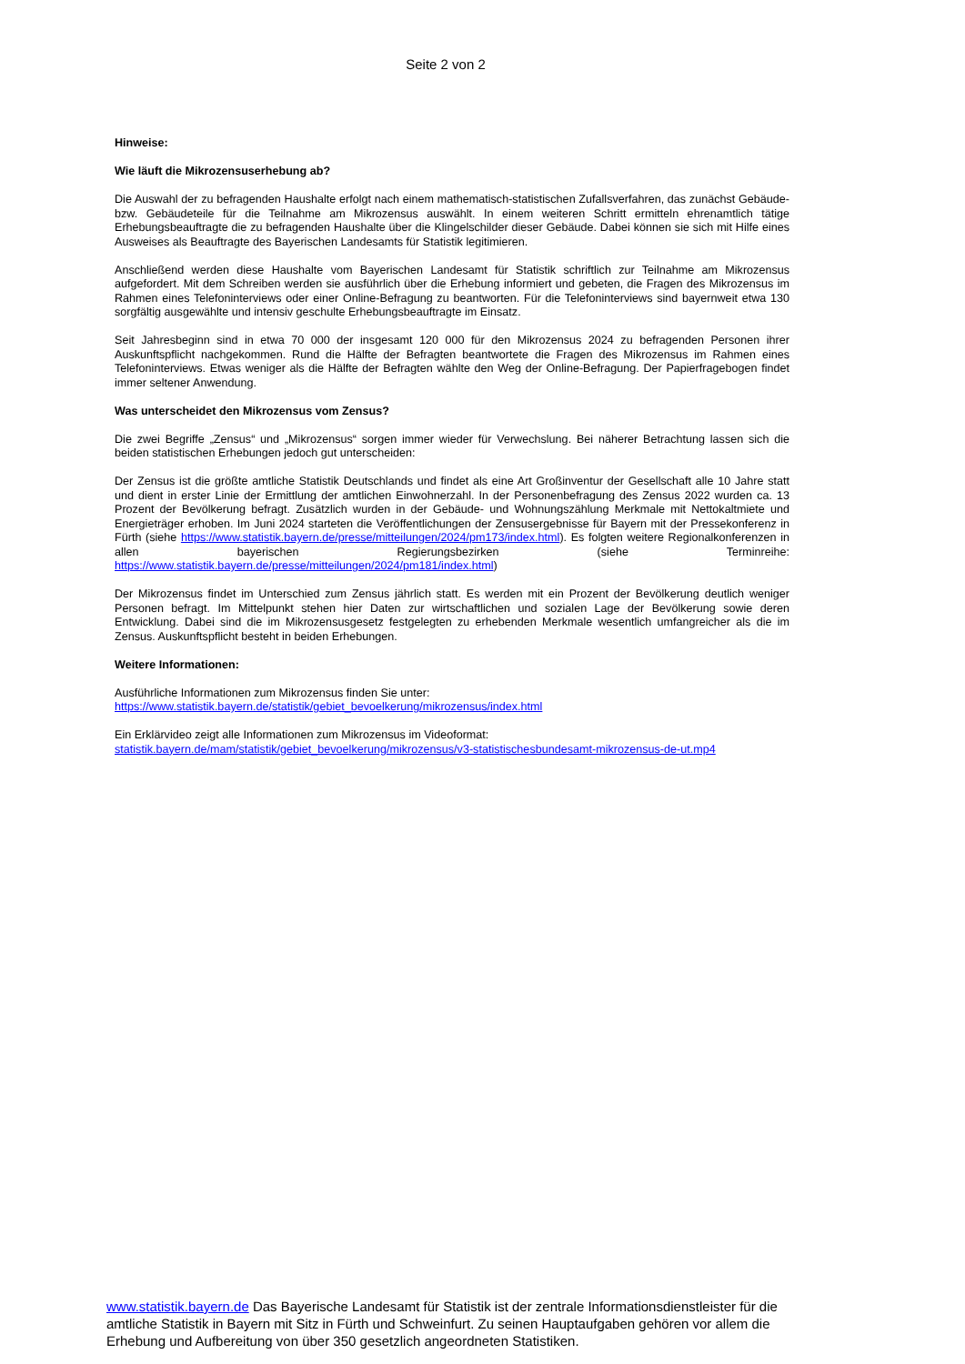Seite 2 von 2
Hinweise:
Wie läuft die Mikrozensuserhebung ab?
Die Auswahl der zu befragenden Haushalte erfolgt nach einem mathematisch-statistischen Zufallsverfahren, das zunächst Gebäude- bzw. Gebäudeteile für die Teilnahme am Mikrozensus auswählt. In einem weiteren Schritt ermitteln ehrenamtlich tätige Erhebungsbeauftragte die zu befragenden Haushalte über die Klingelschilder dieser Gebäude. Dabei können sie sich mit Hilfe eines Ausweises als Beauftragte des Bayerischen Landesamts für Statistik legitimieren.
Anschließend werden diese Haushalte vom Bayerischen Landesamt für Statistik schriftlich zur Teilnahme am Mikrozensus aufgefordert. Mit dem Schreiben werden sie ausführlich über die Erhebung informiert und gebeten, die Fragen des Mikrozensus im Rahmen eines Telefoninterviews oder einer Online-Befragung zu beantworten. Für die Telefoninterviews sind bayernweit etwa 130 sorgfältig ausgewählte und intensiv geschulte Erhebungsbeauftragte im Einsatz.
Seit Jahresbeginn sind in etwa 70 000 der insgesamt 120 000 für den Mikrozensus 2024 zu befragenden Personen ihrer Auskunftspflicht nachgekommen. Rund die Hälfte der Befragten beantwortete die Fragen des Mikrozensus im Rahmen eines Telefoninterviews. Etwas weniger als die Hälfte der Befragten wählte den Weg der Online-Befragung. Der Papierfragebogen findet immer seltener Anwendung.
Was unterscheidet den Mikrozensus vom Zensus?
Die zwei Begriffe „Zensus“ und „Mikrozensus“ sorgen immer wieder für Verwechslung. Bei näherer Betrachtung lassen sich die beiden statistischen Erhebungen jedoch gut unterscheiden:
Der Zensus ist die größte amtliche Statistik Deutschlands und findet als eine Art Großinventur der Gesellschaft alle 10 Jahre statt und dient in erster Linie der Ermittlung der amtlichen Einwohnerzahl. In der Personenbefragung des Zensus 2022 wurden ca. 13 Prozent der Bevölkerung befragt. Zusätzlich wurden in der Gebäude- und Wohnungszählung Merkmale mit Nettokaltmiete und Energieträger erhoben. Im Juni 2024 starteten die Veröffentlichungen der Zensusergebnisse für Bayern mit der Pressekonferenz in Fürth (siehe https://www.statistik.bayern.de/presse/mitteilungen/2024/pm173/index.html). Es folgten weitere Regionalkonferenzen in allen bayerischen Regierungsbezirken (siehe Terminreihe: https://www.statistik.bayern.de/presse/mitteilungen/2024/pm181/index.html)
Der Mikrozensus findet im Unterschied zum Zensus jährlich statt. Es werden mit ein Prozent der Bevölkerung deutlich weniger Personen befragt. Im Mittelpunkt stehen hier Daten zur wirtschaftlichen und sozialen Lage der Bevölkerung sowie deren Entwicklung. Dabei sind die im Mikrozensusgesetz festgelegten zu erhebenden Merkmale wesentlich umfangreicher als die im Zensus. Auskunftspflicht besteht in beiden Erhebungen.
Weitere Informationen:
Ausführliche Informationen zum Mikrozensus finden Sie unter:
https://www.statistik.bayern.de/statistik/gebiet_bevoelkerung/mikrozensus/index.html
Ein Erklärvideo zeigt alle Informationen zum Mikrozensus im Videoformat:
statistik.bayern.de/mam/statistik/gebiet_bevoelkerung/mikrozensus/v3-statistischesbundesamt-mikrozensus-de-ut.mp4
www.statistik.bayern.de Das Bayerische Landesamt für Statistik ist der zentrale Informationsdienstleister für die amtliche Statistik in Bayern mit Sitz in Fürth und Schweinfurt. Zu seinen Hauptaufgaben gehören vor allem die Erhebung und Aufbereitung von über 350 gesetzlich angeordneten Statistiken.